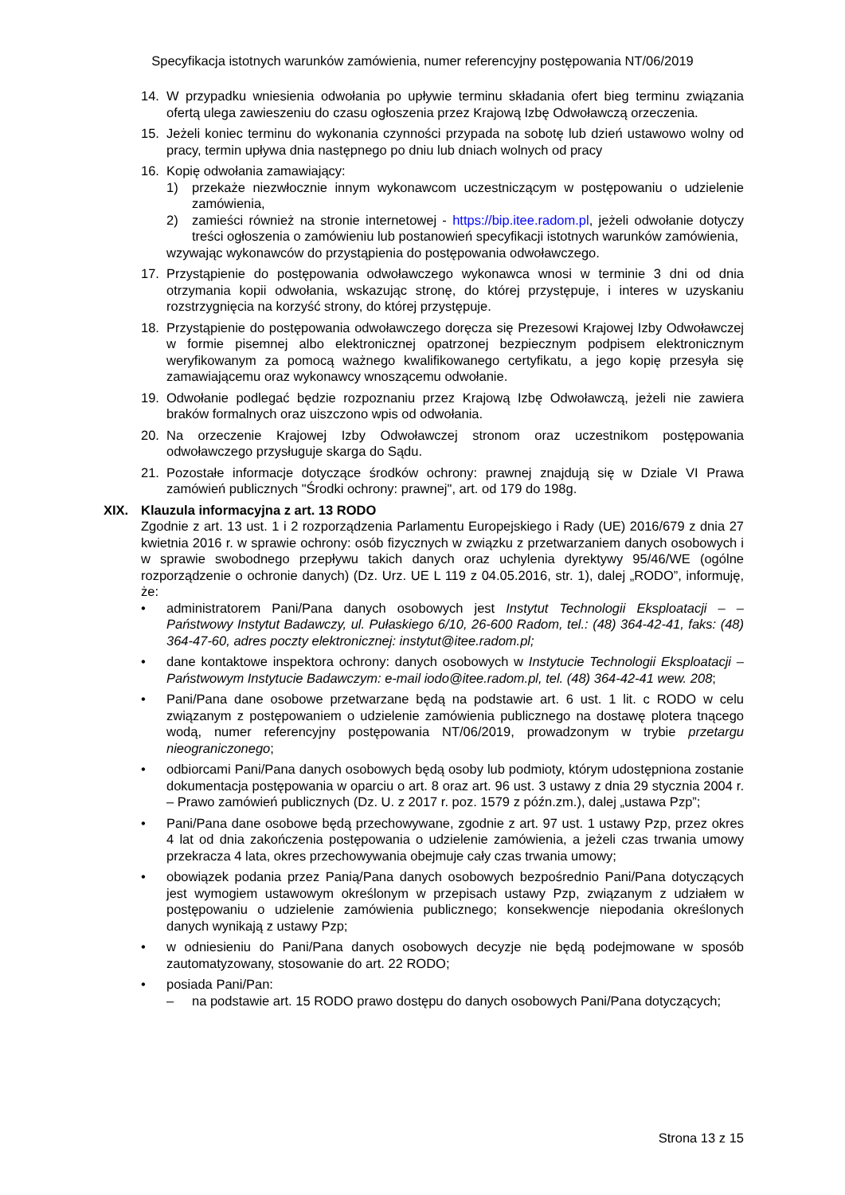Specyfikacja istotnych warunków zamówienia, numer referencyjny postępowania NT/06/2019
14. W przypadku wniesienia odwołania po upływie terminu składania ofert bieg terminu związania ofertą ulega zawieszeniu do czasu ogłoszenia przez Krajową Izbę Odwoławczą orzeczenia.
15. Jeżeli koniec terminu do wykonania czynności przypada na sobotę lub dzień ustawowo wolny od pracy, termin upływa dnia następnego po dniu lub dniach wolnych od pracy
16. Kopię odwołania zamawiający:
1) przekaże niezwłocznie innym wykonawcom uczestniczącym w postępowaniu o udzielenie zamówienia,
2) zamieści również na stronie internetowej - https://bip.itee.radom.pl, jeżeli odwołanie dotyczy treści ogłoszenia o zamówieniu lub postanowień specyfikacji istotnych warunków zamówienia,
wzywając wykonawców do przystąpienia do postępowania odwoławczego.
17. Przystąpienie do postępowania odwoławczego wykonawca wnosi w terminie 3 dni od dnia otrzymania kopii odwołania, wskazując stronę, do której przystępuje, i interes w uzyskaniu rozstrzygnięcia na korzyść strony, do której przystępuje.
18. Przystąpienie do postępowania odwoławczego doręcza się Prezesowi Krajowej Izby Odwoławczej w formie pisemnej albo elektronicznej opatrzonej bezpiecznym podpisem elektronicznym weryfikowanym za pomocą ważnego kwalifikowanego certyfikatu, a jego kopię przesyła się zamawiającemu oraz wykonawcy wnoszącemu odwołanie.
19. Odwołanie podlegać będzie rozpoznaniu przez Krajową Izbę Odwoławczą, jeżeli nie zawiera braków formalnych oraz uiszczono wpis od odwołania.
20. Na orzeczenie Krajowej Izby Odwoławczej stronom oraz uczestnikom postępowania odwoławczego przysługuje skarga do Sądu.
21. Pozostałe informacje dotyczące środków ochrony: prawnej znajdują się w Dziale VI Prawa zamówień publicznych "Środki ochrony: prawnej", art. od 179 do 198g.
XIX. Klauzula informacyjna z art. 13 RODO
Zgodnie z art. 13 ust. 1 i 2 rozporządzenia Parlamentu Europejskiego i Rady (UE) 2016/679 z dnia 27 kwietnia 2016 r. w sprawie ochrony: osób fizycznych w związku z przetwarzaniem danych osobowych i w sprawie swobodnego przepływu takich danych oraz uchylenia dyrektywy 95/46/WE (ogólne rozporządzenie o ochronie danych) (Dz. Urz. UE L 119 z 04.05.2016, str. 1), dalej „RODO”, informuję, że:
• administratorem Pani/Pana danych osobowych jest Instytut Technologii Eksploatacji – – Państwowy Instytut Badawczy, ul. Pułaskiego 6/10, 26-600 Radom, tel.: (48) 364-42-41, faks: (48) 364-47-60, adres poczty elektronicznej: instytut@itee.radom.pl;
• dane kontaktowe inspektora ochrony: danych osobowych w Instytucie Technologii Eksploatacji – Państwowym Instytucie Badawczym: e-mail iodo@itee.radom.pl, tel. (48) 364-42-41 wew. 208;
• Pani/Pana dane osobowe przetwarzane będą na podstawie art. 6 ust. 1 lit. c RODO w celu związanym z postępowaniem o udzielenie zamówienia publicznego na dostawę plotera tnącego wodą, numer referencyjny postępowania NT/06/2019, prowadzonym w trybie przetargu nieograniczonego;
• odbiorcami Pani/Pana danych osobowych będą osoby lub podmioty, którym udostępniona zostanie dokumentacja postępowania w oparciu o art. 8 oraz art. 96 ust. 3 ustawy z dnia 29 stycznia 2004 r. – Prawo zamówień publicznych (Dz. U. z 2017 r. poz. 1579 z późn.zm.), dalej „ustawa Pzp”;
• Pani/Pana dane osobowe będą przechowywane, zgodnie z art. 97 ust. 1 ustawy Pzp, przez okres 4 lat od dnia zakończenia postępowania o udzielenie zamówienia, a jeżeli czas trwania umowy przekracza 4 lata, okres przechowywania obejmuje cały czas trwania umowy;
• obowiązek podania przez Panią/Pana danych osobowych bezpośrednio Pani/Pana dotyczących jest wymogiem ustawowym określonym w przepisach ustawy Pzp, związanym z udziałem w postępowaniu o udzielenie zamówienia publicznego; konsekwencje niepodania określonych danych wynikają z ustawy Pzp;
• w odniesieniu do Pani/Pana danych osobowych decyzje nie będą podejmowane w sposób zautomatyzowany, stosowanie do art. 22 RODO;
• posiada Pani/Pan:
– na podstawie art. 15 RODO prawo dostępu do danych osobowych Pani/Pana dotyczących;
Strona 13 z 15